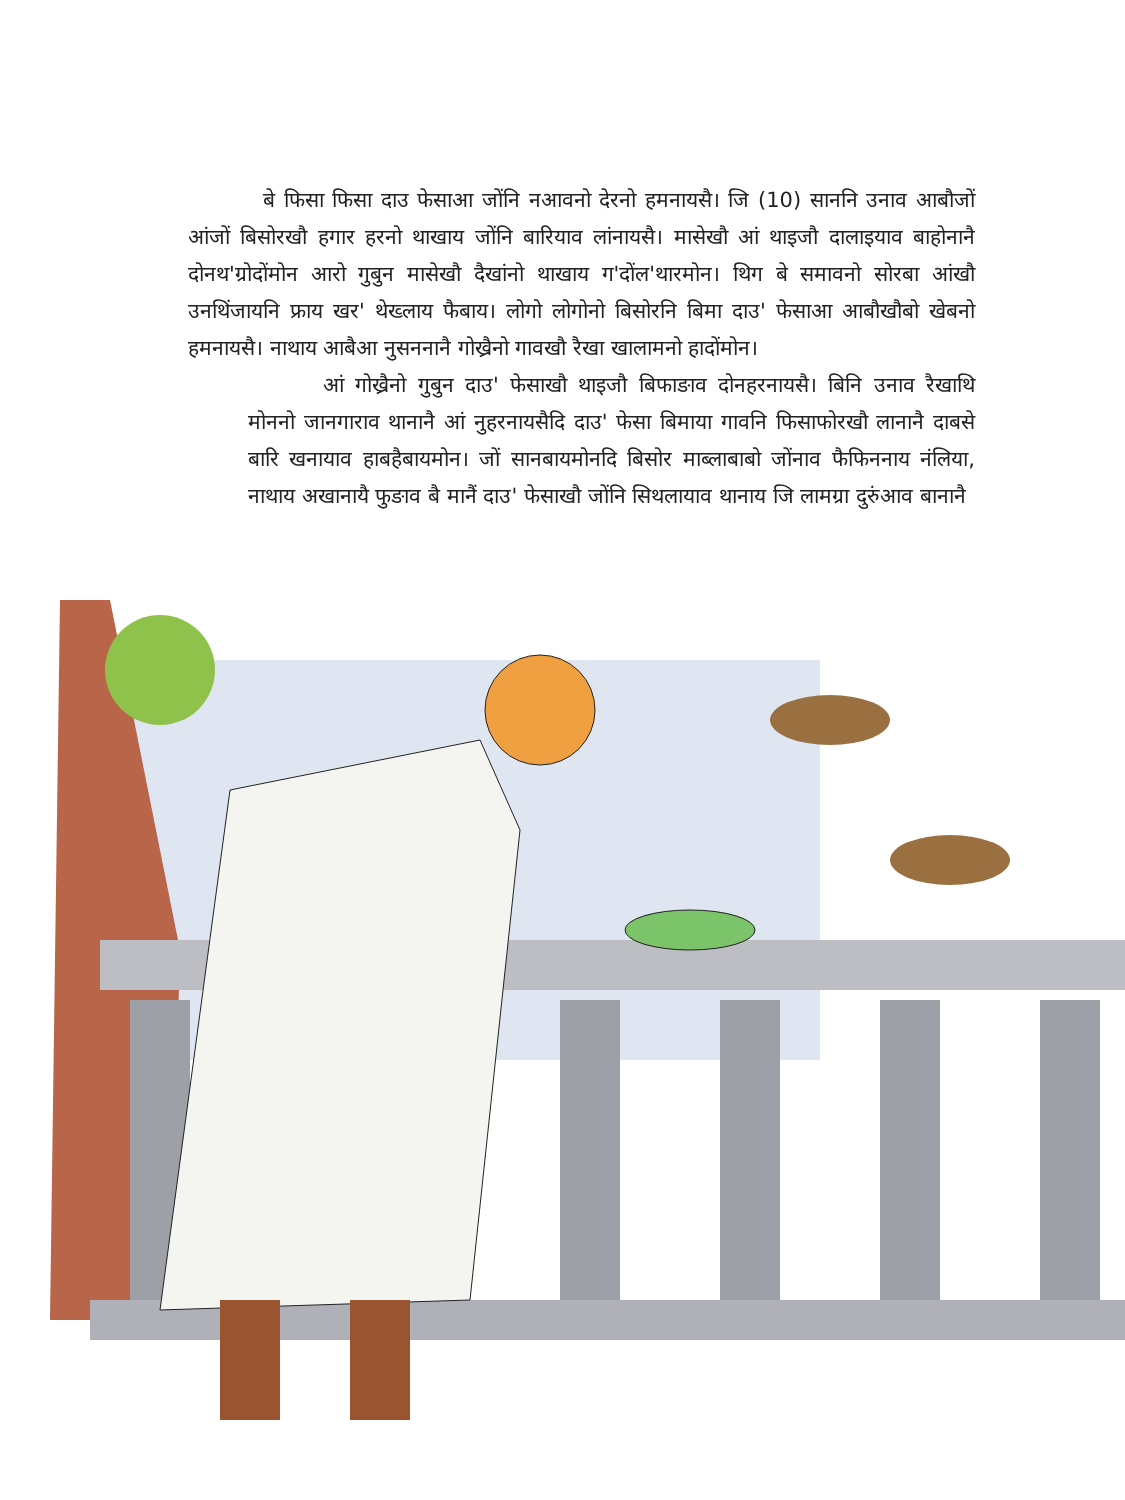बे फिसा फिसा दाउ फेसाआ जोंनि नआवनो देरनो हमनायसै। जि (10) साननि उनाव आबौजों आंजों बिसोरखौ हगार हरनो थाखाय जोंनि बारियाव लांनायसै। मासेखौ आं थाइजौ दालाइयाव बाहोनानै दोनथ'ग्रोदोंमोन आरो गुबुन मासेखौ दैखांनो थाखाय ग'दोंल'थारमोन। थिग बे समावनो सोरबा आंखौ उनथिंजायनि फ्राय खर' थेख्लाय फैबाय। लोगो लोगोनो बिसोरनि बिमा दाउ' फेसाआ आबौखौबो खेबनो हमनायसै। नाथाय आबैआ नुसननानै गोख्रैनो गावखौ रैखा खालामनो हादोंमोन।
आं गोख्रैनो गुबुन दाउ' फेसाखौ थाइजौ बिफाङाव दोनहरनायसै। बिनि उनाव रैखाथि मोननो जानगाराव थानानै आं नुहरनायसैदि दाउ' फेसा बिमाया गावनि फिसाफोरखौ लानानै दाबसे बारि खनायाव हाबहैबायमोन। जों सानबायमोनदि बिसोर माब्लाबाबो जोंनाव फैफिननाय नंलिया, नाथाय अखानायै फुङाव बै मानैं दाउ' फेसाखौ जोंनि सिथलायाव थानाय जि लामग्रा दुरुंआव बानानै